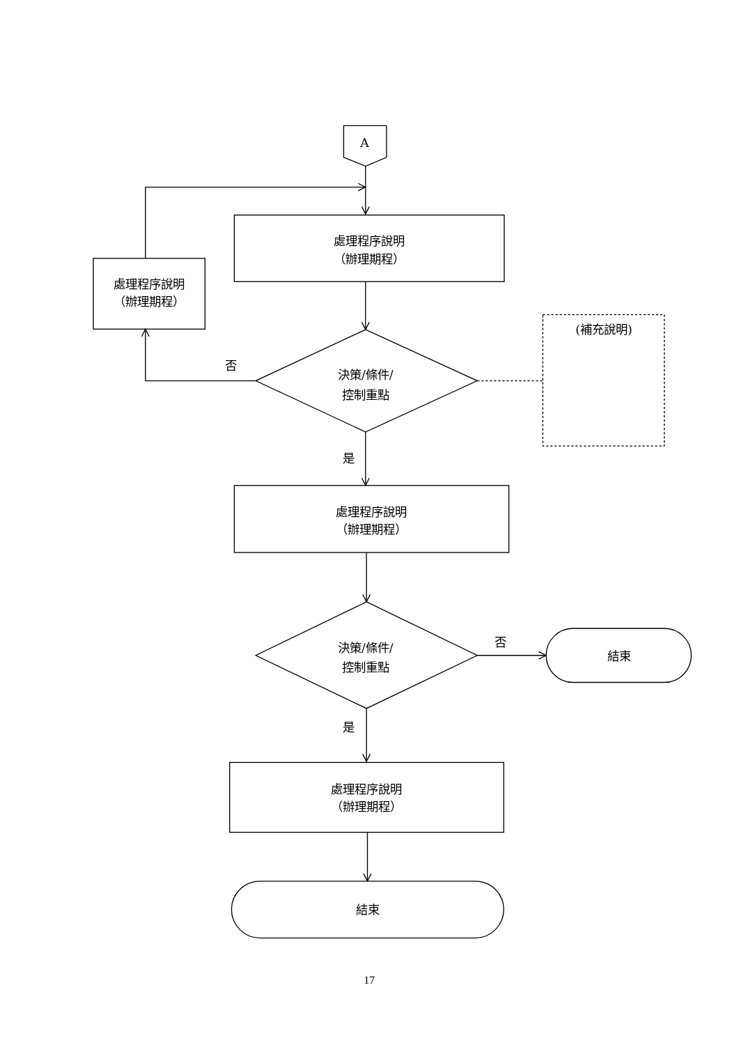A
處理程序說明
（辦理期程）
處理程序說明
（辦理期程）
否
決策/條件/
控制重點
(補充說明)
是
處理程序說明
（辦理期程）
決策/條件/
控制重點
否
結束
是
處理程序說明
（辦理期程）
結束
17